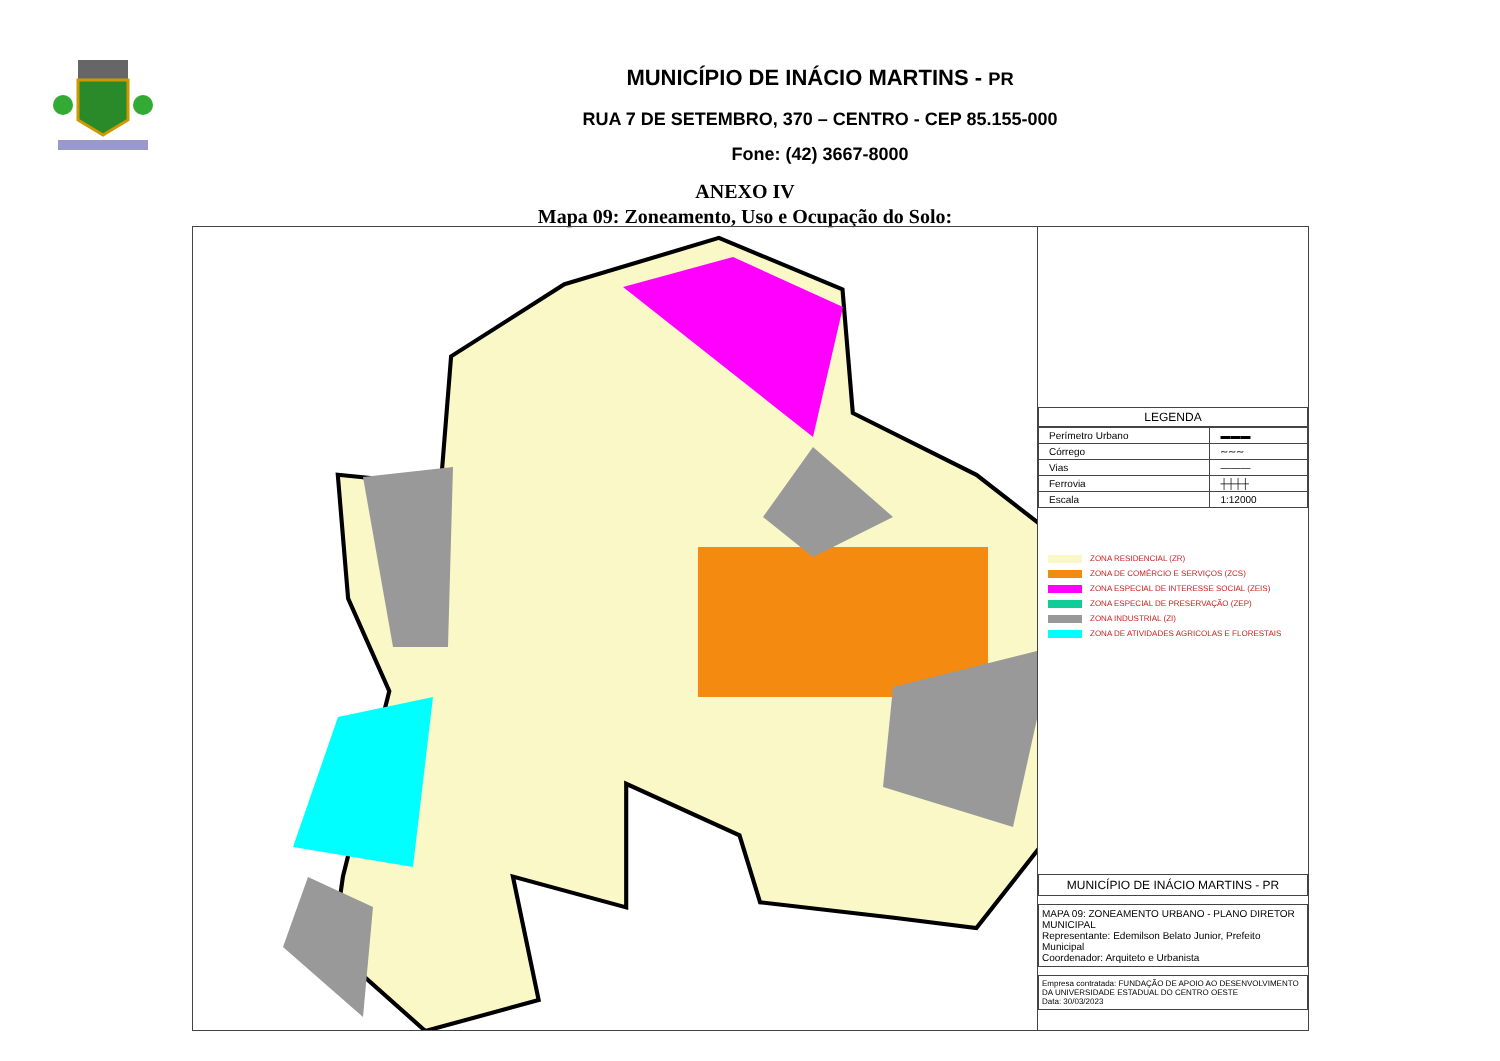MUNICÍPIO DE INÁCIO MARTINS - PR
RUA 7 DE SETEMBRO, 370 – CENTRO - CEP 85.155-000
Fone: (42) 3667-8000
ANEXO IV
Mapa 09: Zoneamento, Uso e Ocupação do Solo:
LEGENDA
| Perímetro Urbano | ▬▬▬ |
| Córrego | ∼∼∼ |
| Vias | ——— |
| Ferrovia | ┼┼┼┼ |
| Escala | 1:12000 |
ZONA RESIDENCIAL (ZR)
ZONA DE COMÉRCIO E SERVIÇOS (ZCS)
ZONA ESPECIAL DE INTERESSE SOCIAL (ZEIS)
ZONA ESPECIAL DE PRESERVAÇÃO (ZEP)
ZONA INDUSTRIAL (ZI)
ZONA DE ATIVIDADES AGRICOLAS E FLORESTAIS
MUNICÍPIO DE INÁCIO MARTINS - PR
MAPA 09: ZONEAMENTO URBANO - PLANO DIRETOR MUNICIPAL
Representante: Edemilson Belato Junior, Prefeito Municipal
Coordenador: Arquiteto e Urbanista
Empresa contratada: FUNDAÇÃO DE APOIO AO DESENVOLVIMENTO DA UNIVERSIDADE ESTADUAL DO CENTRO OESTE
Data: 30/03/2023